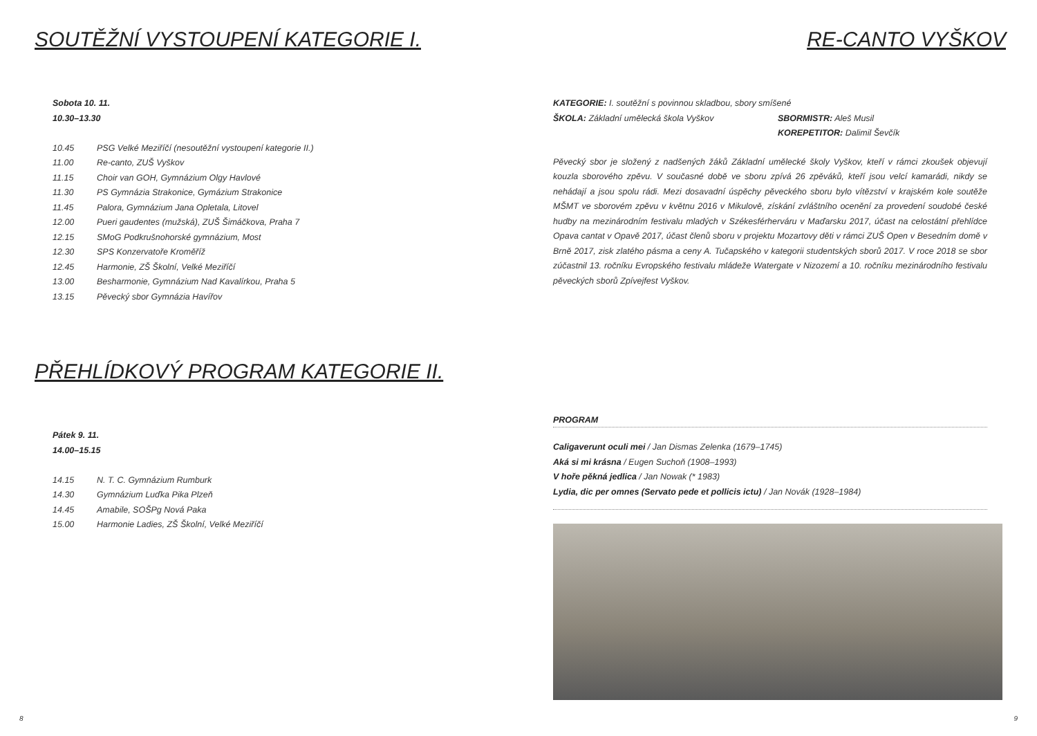SOUTĚŽNÍ VYSTOUPENÍ KATEGORIE I.
Sobota 10. 11.
10.30–13.30
10.45 PSG Velké Meziříčí (nesoutěžní vystoupení kategorie II.)
11.00 Re-canto, ZUŠ Vyškov
11.15 Choir van GOH, Gymnázium Olgy Havlové
11.30 PS Gymnázia Strakonice, Gymázium Strakonice
11.45 Palora, Gymnázium Jana Opletala, Litovel
12.00 Pueri gaudentes (mužská), ZUŠ Šimáčkova, Praha 7
12.15 SMoG Podkrušnohorské gymnázium, Most
12.30 SPS Konzervatoře Kroměříž
12.45 Harmonie, ZŠ Školní, Velké Meziříčí
13.00 Besharmonie, Gymnázium Nad Kavalírkou, Praha 5
13.15 Pěvecký sbor Gymnázia Havířov
PŘEHLÍDKOVÝ PROGRAM KATEGORIE II.
Pátek 9. 11.
14.00–15.15
14.15 N. T. C. Gymnázium Rumburk
14.30 Gymnázium Luďka Pika Plzeň
14.45 Amabile, SOŠPg Nová Paka
15.00 Harmonie Ladies, ZŠ Školní, Velké Meziříčí
8
RE-CANTO VYŠKOV
KATEGORIE: I. soutěžní s povinnou skladbou, sbory smíšené
ŠKOLA: Základní umělecká škola Vyškov SBORMISTR: Aleš Musil
KOREPETITOR: Dalimil Ševčík
Pěvecký sbor je složený z nadšených žáků Základní umělecké školy Vyškov, kteří v rámci zkoušek objevují kouzla sborového zpěvu. V současné době ve sboru zpívá 26 zpěváků, kteří jsou velcí kamarádi, nikdy se nehádají a jsou spolu rádi. Mezi dosavadní úspěchy pěveckého sboru bylo vítězství v krajském kole soutěže MŠMT ve sborovém zpěvu v květnu 2016 v Mikulově, získání zvláštního ocenění za provedení soudobé české hudby na mezinárodním festivalu mladých v Székesférherváru v Maďarsku 2017, účast na celostátní přehlídce Opava cantat v Opavě 2017, účast členů sboru v projektu Mozartovy děti v rámci ZUŠ Open v Besedním domě v Brně 2017, zisk zlatého pásma a ceny A. Tučapského v kategorii studentských sborů 2017. V roce 2018 se sbor zúčastnil 13. ročníku Evropského festivalu mládeže Watergate v Nizozemí a 10. ročníku mezinárodního festivalu pěveckých sborů Zpívejfest Vyškov.
PROGRAM
Caligaverunt oculi mei / Jan Dismas Zelenka (1679–1745)
Aká si mi krásna / Eugen Suchoň (1908–1993)
V hoře pěkná jedlica / Jan Nowak (* 1983)
Lydia, dic per omnes (Servato pede et pollicis ictu) / Jan Novák (1928–1984)
9